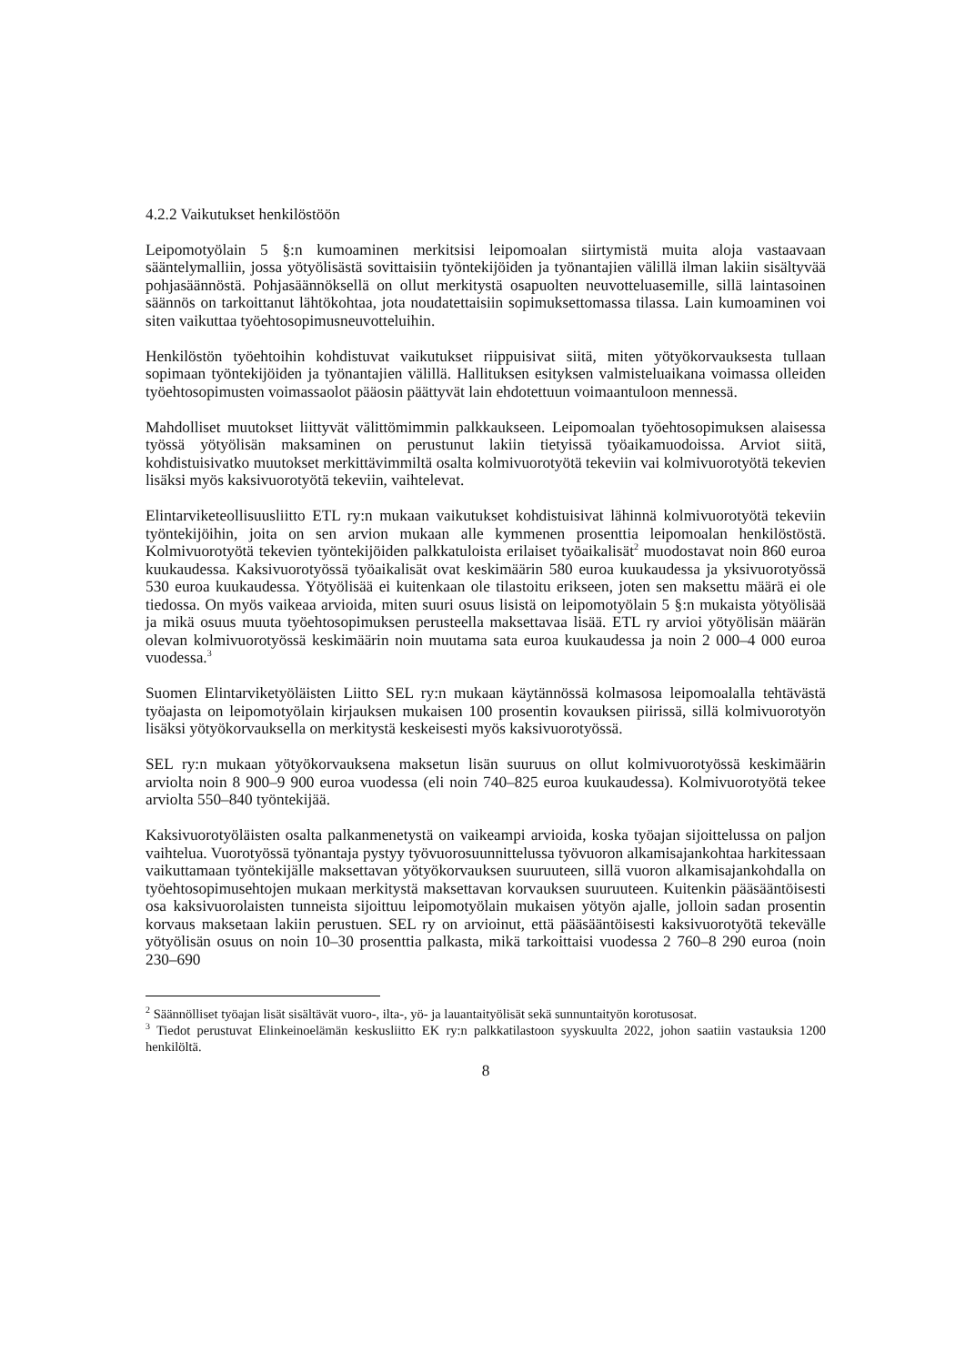4.2.2 Vaikutukset henkilöstöön
Leipomotyölain 5 §:n kumoaminen merkitsisi leipomoalan siirtymistä muita aloja vastaavaan sääntelymalliin, jossa yötyölisästä sovittaisiin työntekijöiden ja työnantajien välillä ilman lakiin sisältyvää pohjasäännöstä. Pohjasäännöksellä on ollut merkitystä osapuolten neuvotteluasemille, sillä laintasoinen säännös on tarkoittanut lähtökohtaa, jota noudatettaisiin sopimuksettomassa tilassa. Lain kumoaminen voi siten vaikuttaa työehtosopimusneuvotteluihin.
Henkilöstön työehtoihin kohdistuvat vaikutukset riippuisivat siitä, miten yötyökorvauksesta tullaan sopimaan työntekijöiden ja työnantajien välillä. Hallituksen esityksen valmisteluaikana voimassa olleiden työehtosopimusten voimassaolot pääosin päättyvät lain ehdotettuun voimaantuloon mennessä.
Mahdolliset muutokset liittyvät välittömimmin palkkaukseen. Leipomoalan työehtosopimuksen alaisessa työssä yötyölisän maksaminen on perustunut lakiin tietyissä työaikamuodoissa. Arviot siitä, kohdistuisivatko muutokset merkittävimmiltä osalta kolmivuorotyötä tekeviin vai kolmivuorotyötä tekevien lisäksi myös kaksivuorotyötä tekeviin, vaihtelevat.
Elintarviketeollisuusliitto ETL ry:n mukaan vaikutukset kohdistuisivat lähinnä kolmivuorotyötä tekeviin työntekijöihin, joita on sen arvion mukaan alle kymmenen prosenttia leipomoalan henkilöstöstä. Kolmivuorotyötä tekevien työntekijöiden palkkatuloista erilaiset työaikalisät<sup>2</sup> muodostavat noin 860 euroa kuukaudessa. Kaksivuorotyössä työaikalisät ovat keskimäärin 580 euroa kuukaudessa ja yksivuorotyössä 530 euroa kuukaudessa. Yötyölisää ei kuitenkaan ole tilastoitu erikseen, joten sen maksettu määrä ei ole tiedossa. On myös vaikeaa arvioida, miten suuri osuus lisistä on leipomotyölain 5 §:n mukaista yötyölisää ja mikä osuus muuta työehtosopimuksen perusteella maksettavaa lisää. ETL ry arvioi yötyölisän määrän olevan kolmivuorotyössä keskimäärin noin muutama sata euroa kuukaudessa ja noin 2 000–4 000 euroa vuodessa.<sup>3</sup>
Suomen Elintarviketyöläisten Liitto SEL ry:n mukaan käytännössä kolmasosa leipomoalalla tehtävästä työajasta on leipomotyölain kirjauksen mukaisen 100 prosentin kovauksen piirissä, sillä kolmivuorotyön lisäksi yötyökorvauksella on merkitystä keskeisesti myös kaksivuorotyössä.
SEL ry:n mukaan yötyökorvauksena maksetun lisän suuruus on ollut kolmivuorotyössä keskimäärin arviolta noin 8 900–9 900 euroa vuodessa (eli noin 740–825 euroa kuukaudessa). Kolmivuorotyötä tekee arviolta 550–840 työntekijää.
Kaksivuorotyöläisten osalta palkanmenetystä on vaikeampi arvioida, koska työajan sijoittelussa on paljon vaihtelua. Vuorotyössä työnantaja pystyy työvuorosuunnittelussa työvuoron alkamisajankohtaa harkitessaan vaikuttamaan työntekijälle maksettavan yötyökorvauksen suuruuteen, sillä vuoron alkamisajankohdalla on työehtosopimusehtojen mukaan merkitystä maksettavan korvauksen suuruuteen. Kuitenkin pääsääntöisesti osa kaksivuorolaisten tunneista sijoittuu leipomotyölain mukaisen yötyön ajalle, jolloin sadan prosentin korvaus maksetaan lakiin perustuen. SEL ry on arvioinut, että pääsääntöisesti kaksivuorotyötä tekevälle yötyölisän osuus on noin 10–30 prosenttia palkasta, mikä tarkoittaisi vuodessa 2 760–8 290 euroa (noin 230–690
<sup>2</sup> Säännölliset työajan lisät sisältävät vuoro-, ilta-, yö- ja lauantaityölisät sekä sunnuntaityön korotusosat.
<sup>3</sup> Tiedot perustuvat Elinkeinoelämän keskusliitto EK ry:n palkkatilastoon syyskuulta 2022, johon saatiin vastauksia 1200 henkilöltä.
8